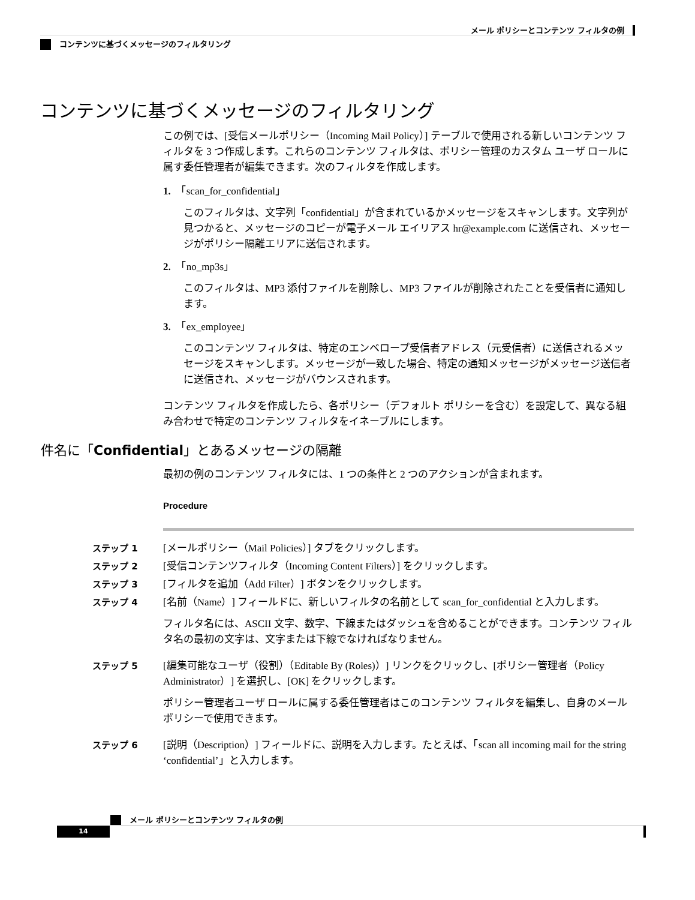メール ポリシーとコンテンツ フィルタの例
コンテンツに基づくメッセージのフィルタリング
コンテンツに基づくメッセージのフィルタリング
この例では、[受信メールポリシー（Incoming Mail Policy）] テーブルで使用される新しいコンテンツ フィルタを 3 つ作成します。これらのコンテンツ フィルタは、ポリシー管理のカスタム ユーザ ロールに属す委任管理者が編集できます。次のフィルタを作成します。
1.　「scan_for_confidential」
このフィルタは、文字列「confidential」が含まれているかメッセージをスキャンします。文字列が見つかると、メッセージのコピーが電子メール エイリアス hr@example.com に送信され、メッセージがポリシー隔離エリアに送信されます。
2.　「no_mp3s」
このフィルタは、MP3 添付ファイルを削除し、MP3 ファイルが削除されたことを受信者に通知します。
3.　「ex_employee」
このコンテンツ フィルタは、特定のエンベロープ受信者アドレス（元受信者）に送信されるメッセージをスキャンします。メッセージが一致した場合、特定の通知メッセージがメッセージ送信者に送信され、メッセージがバウンスされます。
コンテンツ フィルタを作成したら、各ポリシー（デフォルト ポリシーを含む）を設定して、異なる組み合わせで特定のコンテンツ フィルタをイネーブルにします。
件名に「Confidential」とあるメッセージの隔離
最初の例のコンテンツ フィルタには、1 つの条件と 2 つのアクションが含まれます。
Procedure
ステップ 1 [メールポリシー（Mail Policies）] タブをクリックします。
ステップ 2 [受信コンテンツフィルタ（Incoming Content Filters）] をクリックします。
ステップ 3 [フィルタを追加（Add Filter）] ボタンをクリックします。
ステップ 4 [名前（Name）] フィールドに、新しいフィルタの名前として scan_for_confidential と入力します。
フィルタ名には、ASCII 文字、数字、下線またはダッシュを含めることができます。コンテンツ フィルタ名の最初の文字は、文字または下線でなければなりません。
ステップ 5 [編集可能なユーザ（役割）（Editable By (Roles)）] リンクをクリックし、[ポリシー管理者（Policy Administrator）] を選択し、[OK] をクリックします。
ポリシー管理者ユーザ ロールに属する委任管理者はこのコンテンツ フィルタを編集し、自身のメール ポリシーで使用できます。
ステップ 6 [説明（Description）] フィールドに、説明を入力します。たとえば、「scan all incoming mail for the string ‘confidential’」と入力します。
メール ポリシーとコンテンツ フィルタの例
14